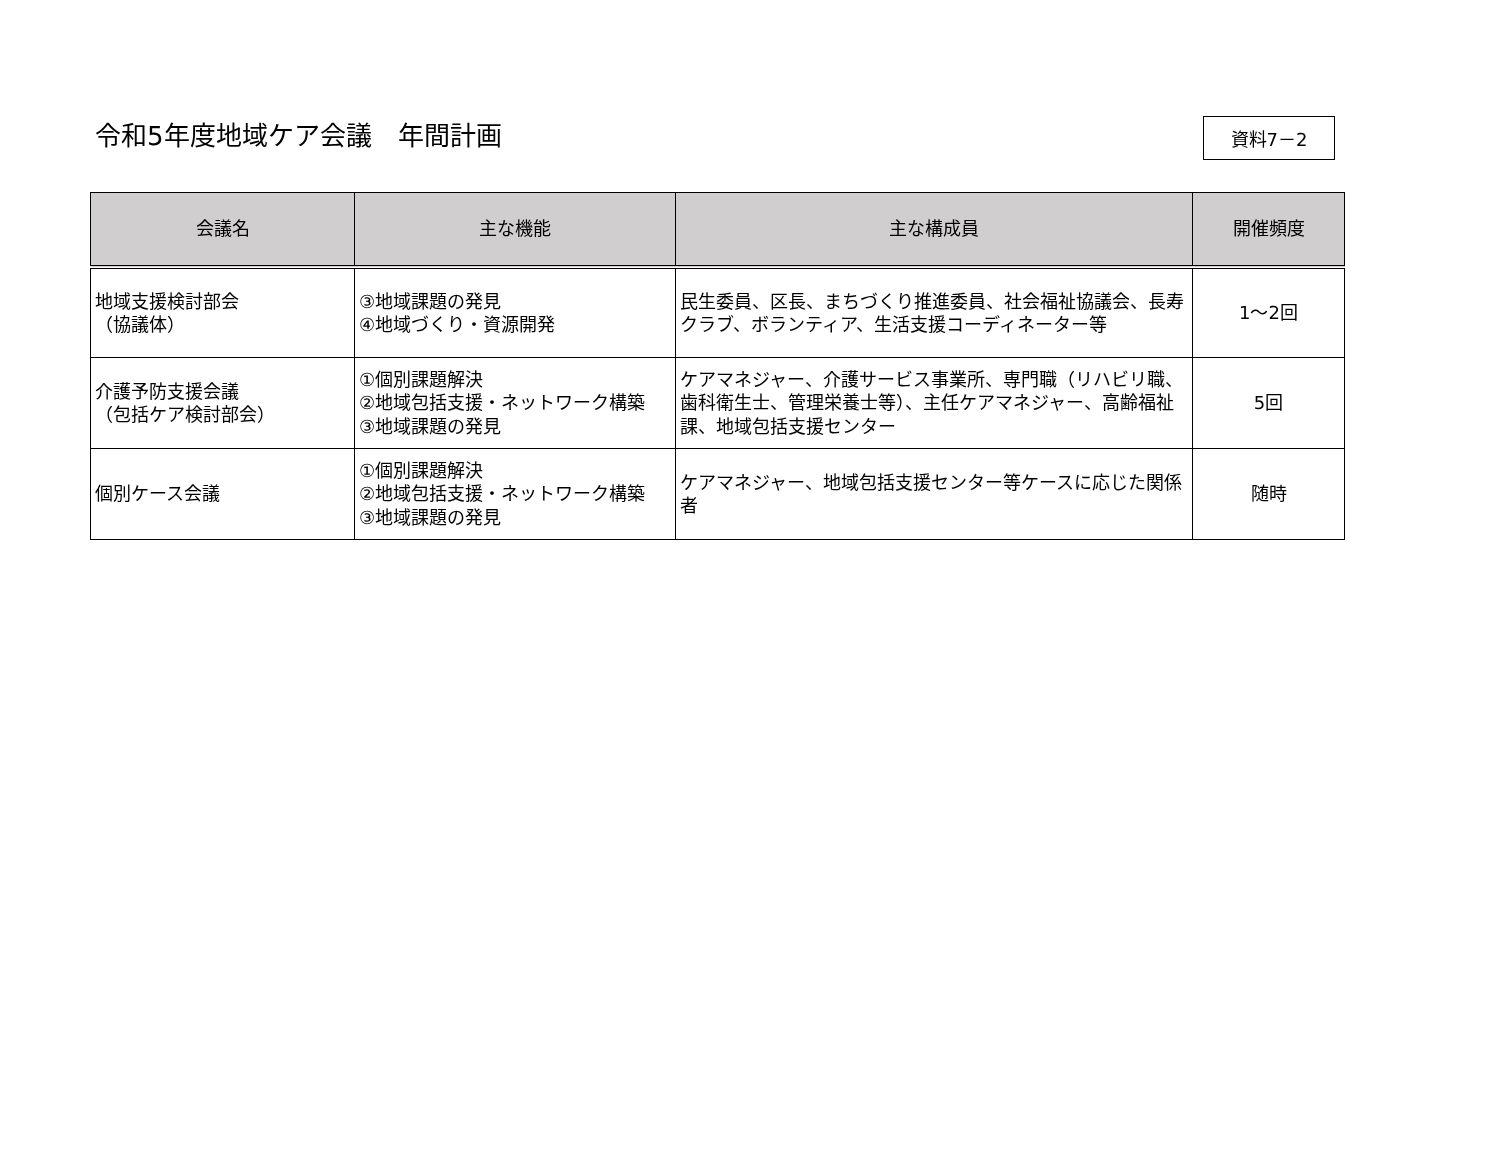令和5年度地域ケア会議　年間計画
資料7－2
| 会議名 | 主な機能 | 主な構成員 | 開催頻度 |
| --- | --- | --- | --- |
| 地域支援検討部会 （協議体） | ③地域課題の発見 ④地域づくり・資源開発 | 民生委員、区長、まちづくり推進委員、社会福祉協議会、長寿クラブ、ボランティア、生活支援コーディネーター等 | 1～2回 |
| 介護予防支援会議 （包括ケア検討部会） | ①個別課題解決 ②地域包括支援・ネットワーク構築 ③地域課題の発見 | ケアマネジャー、介護サービス事業所、専門職（リハビリ職、歯科衛生士、管理栄養士等）、主任ケアマネジャー、高齢福祉課、地域包括支援センター | 5回 |
| 個別ケース会議 | ①個別課題解決 ②地域包括支援・ネットワーク構築 ③地域課題の発見 | ケアマネジャー、地域包括支援センター等ケースに応じた関係者 | 随時 |